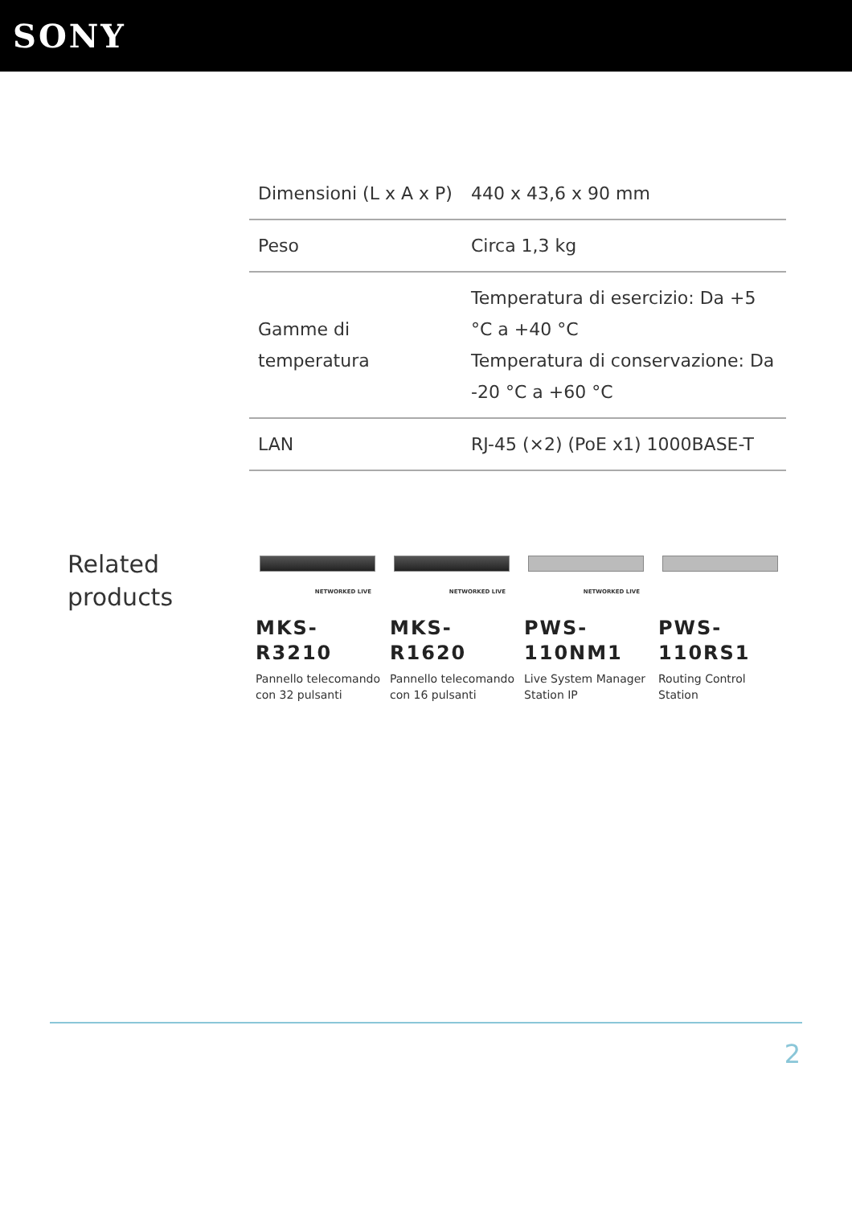SONY
| Dimensioni (L x A x P) | 440 x 43,6 x 90 mm |
| Peso | Circa 1,3 kg |
| Gamme di temperatura | Temperatura di esercizio: Da +5 °C a +40 °C Temperatura di conservazione: Da -20 °C a +60 °C |
| LAN | RJ-45 (×2) (PoE x1) 1000BASE-T |
Related products
NETWORKED LIVE
MKS-R3210
Pannello telecomando con 32 pulsanti
NETWORKED LIVE
MKS-R1620
Pannello telecomando con 16 pulsanti
NETWORKED LIVE
PWS-110NM1
Live System Manager Station IP
PWS-110RS1
Routing Control Station
2